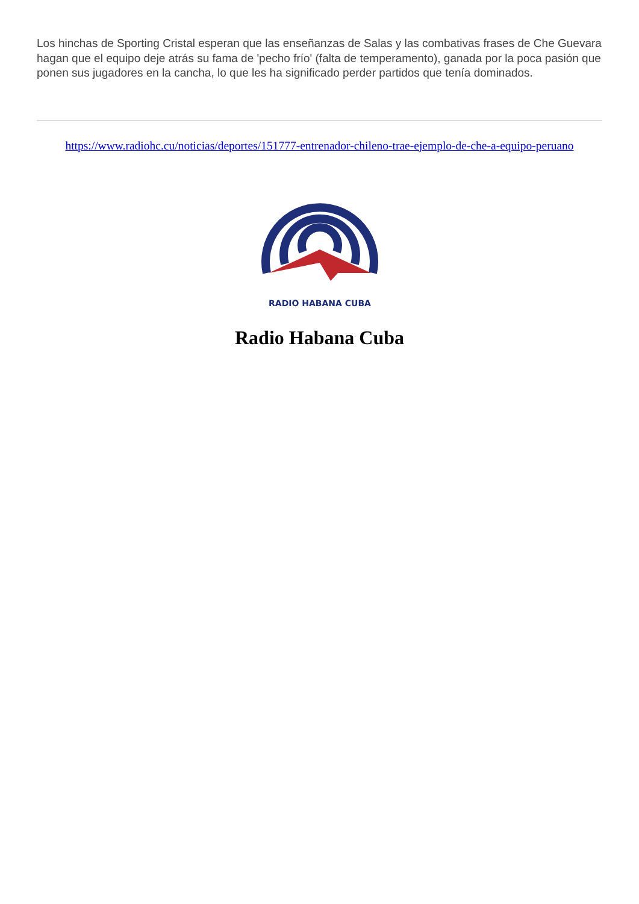Los hinchas de Sporting Cristal esperan que las enseñanzas de Salas y las combativas frases de Che Guevara hagan que el equipo deje atrás su fama de 'pecho frío' (falta de temperamento), ganada por la poca pasión que ponen sus jugadores en la cancha, lo que les ha significado perder partidos que tenía dominados.
https://www.radiohc.cu/noticias/deportes/151777-entrenador-chileno-trae-ejemplo-de-che-a-equipo-peruano
RADIO HABANA CUBA
Radio Habana Cuba